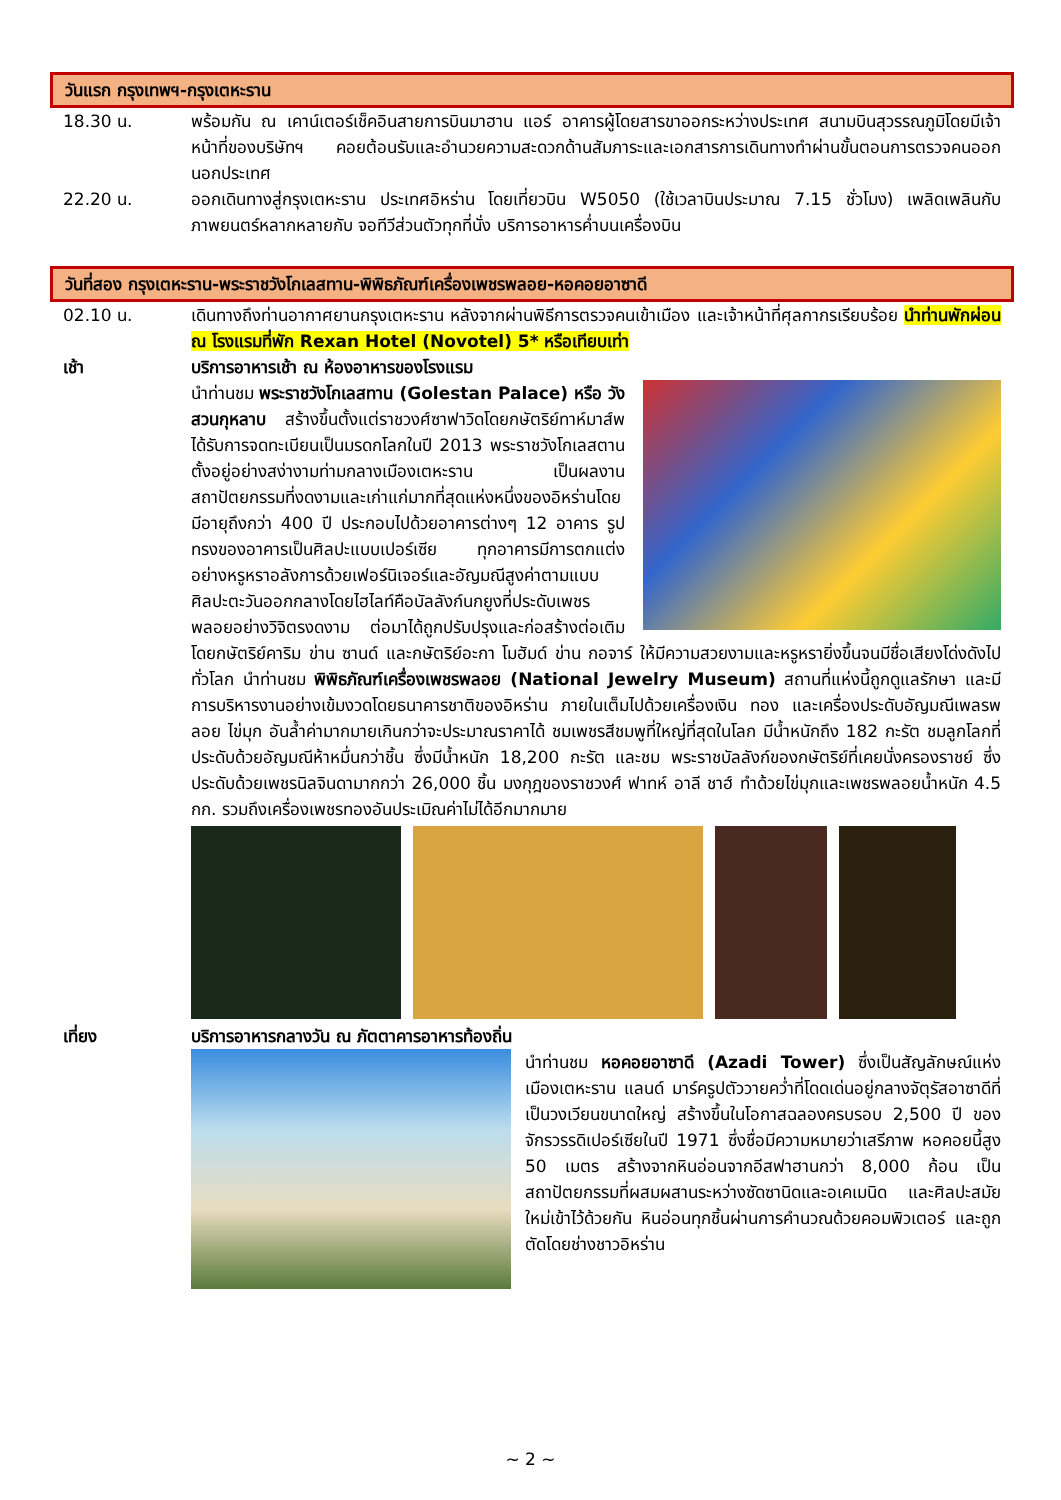วันแรก กรุงเทพฯ-กรุงเตหะราน
18.30 น. พร้อมกัน ณ เคาน์เตอร์เช็คอินสายการบินมาฮาน แอร์ อาคารผู้โดยสารขาออกระหว่างประเทศ สนามบินสุวรรณภูมิโดยมีเจ้าหน้าที่ของบริษัทฯ คอยต้อนรับและอำนวยความสะดวกด้านสัมภาระและเอกสารการเดินทางทำผ่านขั้นตอนการตรวจคนออกนอกประเทศ
22.20 น. ออกเดินทางสู่กรุงเตหะราน ประเทศอิหร่าน โดยเที่ยวบิน W5050 (ใช้เวลาบินประมาณ 7.15 ชั่วโมง) เพลิดเพลินกับภาพยนตร์หลากหลายกับ จอทีวีส่วนตัวทุกที่นั่ง บริการอาหารค่ำบนเครื่องบิน
วันที่สอง กรุงเตหะราน-พระราชวังโกเลสทาน-พิพิธภัณฑ์เครื่องเพชรพลอย-หอคอยอาซาดี
02.10 น. เดินทางถึงท่านอากาศยานกรุงเตหะราน หลังจากผ่านพิธีการตรวจคนเข้าเมือง และเจ้าหน้าที่ศุลกากรเรียบร้อย นำท่านพักผ่อน ณ โรงแรมที่พัก Rexan Hotel (Novotel) 5* หรือเทียบเท่า
เช้า บริการอาหารเช้า ณ ห้องอาหารของโรงแรม
นำท่านชม พระราชวังโกเลสทาน (Golestan Palace) หรือ วังสวนกุหลาบ สร้างขึ้นตั้งแต่ราชวงศ์ซาฟาวิดโดยกษัตริย์ทาห์มาส์พ ได้รับการจดทะเบียนเป็นมรดกโลกในปี 2013 พระราชวังโกเลสตานตั้งอยู่อย่างสง่างามท่ามกลางเมืองเตหะราน เป็นผลงานสถาปัตยกรรมที่งดงามและเก่าแก่มากที่สุดแห่งหนึ่งของอิหร่านโดยมีอายุถึงกว่า 400 ปี ประกอบไปด้วยอาคารต่างๆ 12 อาคาร รูปทรงของอาคารเป็นศิลปะแบบเปอร์เซีย ทุกอาคารมีการตกแต่งอย่างหรูหราอลังการด้วยเฟอร์นิเจอร์และอัญมณีสูงค่าตามแบบศิลปะตะวันออกกลางโดยไฮไลท์คือบัลลังก์นกยูงที่ประดับเพชรพลอยอย่างวิจิตรงดงาม ต่อมาได้ถูกปรับปรุงและก่อสร้างต่อเติม โดยกษัตริย์คาริม ข่าน ซานด์ และกษัตริย์อะกา โมฮัมด์ ข่าน กอจาร์ ให้มีความสวยงามและหรูหรายิ่งขึ้นจนมีชื่อเสียงโด่งดังไปทั่วโลก นำท่านชม พิพิธภัณฑ์เครื่องเพชรพลอย (National Jewelry Museum) สถานที่แห่งนี้ถูกดูแลรักษา และมีการบริหารงานอย่างเข้มงวดโดยธนาคารชาติของอิหร่าน ภายในเต็มไปด้วยเครื่องเงิน ทอง และเครื่องประดับอัญมณีเพลรพลอย ไข่มุก อันล้ำค่ามากมายเกินกว่าจะประมาณราคาได้ ชมเพชรสีชมพูที่ใหญ่ที่สุดในโลก มีน้ำหนักถึง 182 กะรัต ชมลูกโลกที่ประดับด้วยอัญมณีห้าหมื่นกว่าชิ้น ซึ่งมีน้ำหนัก 18,200 กะรัต และชม พระราชบัลลังก์ของกษัตริย์ที่เคยนั่งครองราชย์ ซึ่งประดับด้วยเพชรนิลจินดามากกว่า 26,000 ชิ้น มงกุฎของราชวงศ์ ฟาทห์ อาลี ชาฮ์ ทำด้วยไข่มุกและเพชรพลอยน้ำหนัก 4.5 กก. รวมถึงเครื่องเพชรทองอันประเมิณค่าไม่ได้อีกมากมาย
เที่ยง บริการอาหารกลางวัน ณ ภัตตาคารอาหารท้องถิ่น
นำท่านชม หอคอยอาซาดี (Azadi Tower) ซึ่งเป็นสัญลักษณ์แห่งเมืองเตหะราน แลนด์ มาร์ครูปตัววายคว่ำที่โดดเด่นอยู่กลางจัตุรัสอาซาดีที่เป็นวงเวียนขนาดใหญ่ สร้างขึ้นในโอกาสฉลองครบรอบ 2,500 ปี ของจักรวรรดิเปอร์เซียในปี 1971 ซึ่งชื่อมีความหมายว่าเสรีภาพ หอคอยนี้สูง 50 เมตร สร้างจากหินอ่อนจากอีสฟาฮานกว่า 8,000 ก้อน เป็นสถาปัตยกรรมที่ผสมผสานระหว่างซัดซานิดและอเคเมนิด และศิลปะสมัยใหม่เข้าไว้ด้วยกัน หินอ่อนทุกชิ้นผ่านการคำนวณด้วยคอมพิวเตอร์ และถูกตัดโดยช่างชาวอิหร่าน
~ 2 ~